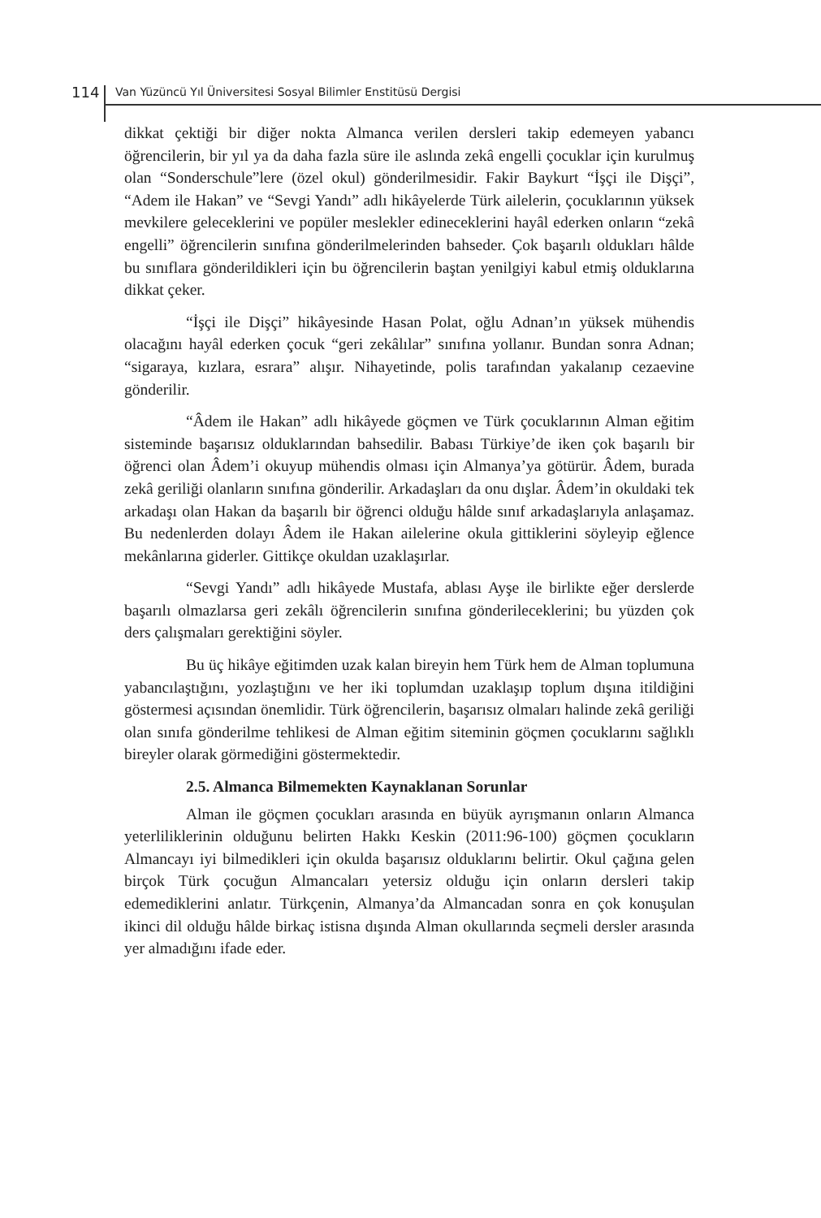114 Van Yüzüncü Yıl Üniversitesi Sosyal Bilimler Enstitüsü Dergisi
dikkat çektiği bir diğer nokta Almanca verilen dersleri takip edemeyen yabancı öğrencilerin, bir yıl ya da daha fazla süre ile aslında zekâ engelli çocuklar için kurulmuş olan “Sonderschule”lere (özel okul) gönderilmesidir. Fakir Baykurt “İşçi ile Dişçi”, “Adem ile Hakan” ve “Sevgi Yandı” adlı hikâyelerde Türk ailelerin, çocuklarının yüksek mevkilere geleceklerini ve popüler meslekler edineceklerini hayâl ederken onların “zekâ engelli” öğrencilerin sınıfına gönderilmelerinden bahseder. Çok başarılı oldukları hâlde bu sınıflara gönderildikleri için bu öğrencilerin baştan yenilgiyi kabul etmiş olduklarına dikkat çeker.
“İşçi ile Dişçi” hikâyesinde Hasan Polat, oğlu Adnan’ın yüksek mühendis olacağını hayâl ederken çocuk “geri zekâlılar” sınıfına yollanır. Bundan sonra Adnan; “sigaraya, kızlara, esrara” alışır. Nihayetinde, polis tarafından yakalanıp cezaevine gönderilir.
“Âdem ile Hakan” adlı hikâyede göçmen ve Türk çocuklarının Alman eğitim sisteminde başarısız olduklarından bahsedilir. Babası Türkiye’de iken çok başarılı bir öğrenci olan Âdem’i okuyup mühendis olması için Almanya’ya götürür. Âdem, burada zekâ geriliği olanların sınıfına gönderilir. Arkadaşları da onu dışlar. Âdem’in okuldaki tek arkadaşı olan Hakan da başarılı bir öğrenci olduğu hâlde sınıf arkadaşlarıyla anlaşamaz. Bu nedenlerden dolayı Âdem ile Hakan ailelerine okula gittiklerini söyleyip eğlence mekânlarına giderler. Gittikçe okuldan uzaklaşırlar.
“Sevgi Yandı” adlı hikâyede Mustafa, ablası Ayşe ile birlikte eğer derslerde başarılı olmazlarsa geri zekâlı öğrencilerin sınıfına gönderileceklerini; bu yüzden çok ders çalışmaları gerektiğini söyler.
Bu üç hikâye eğitimden uzak kalan bireyin hem Türk hem de Alman toplumuna yabancılaştığını, yozlaştığını ve her iki toplumdan uzaklaşıp toplum dışına itildiğini göstermesi açısından önemlidir. Türk öğrencilerin, başarısız olmaları halinde zekâ geriliği olan sınıfa gönderilme tehlikesi de Alman eğitim siteminin göçmen çocuklarını sağlıklı bireyler olarak görmediğini göstermektedir.
2.5. Almanca Bilmemekten Kaynaklanan Sorunlar
Alman ile göçmen çocukları arasında en büyük ayrışmanın onların Almanca yeterliliklerinin olduğunu belirten Hakkı Keskin (2011:96-100) göçmen çocukların Almancayı iyi bilmedikleri için okulda başarısız olduklarını belirtir. Okul çağına gelen birçok Türk çocuğun Almancaları yetersiz olduğu için onların dersleri takip edemediklerini anlatır. Türkçenin, Almanya’da Almancadan sonra en çok konuşulan ikinci dil olduğu hâlde birkaç istisna dışında Alman okullarında seçmeli dersler arasında yer almadığını ifade eder.